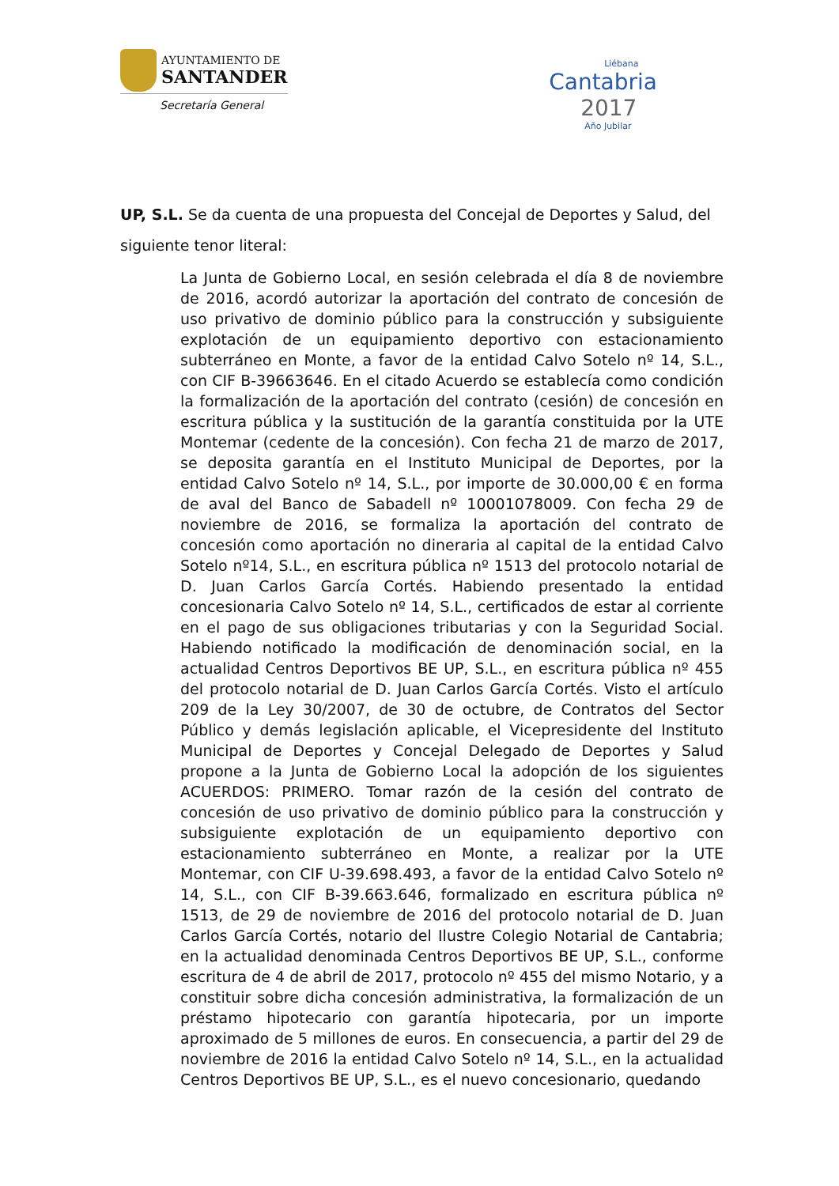AYUNTAMIENTO DE
SANTANDER
Secretaría General
Liébana
Cantabria
2017
Año Jubilar
UP, S.L. Se da cuenta de una propuesta del Concejal de Deportes y Salud, del siguiente tenor literal:
La Junta de Gobierno Local, en sesión celebrada el día 8 de noviembre de 2016, acordó autorizar la aportación del contrato de concesión de uso privativo de dominio público para la construcción y subsiguiente explotación de un equipamiento deportivo con estacionamiento subterráneo en Monte, a favor de la entidad Calvo Sotelo nº 14, S.L., con CIF B-39663646. En el citado Acuerdo se establecía como condición la formalización de la aportación del contrato (cesión) de concesión en escritura pública y la sustitución de la garantía constituida por la UTE Montemar (cedente de la concesión). Con fecha 21 de marzo de 2017, se deposita garantía en el Instituto Municipal de Deportes, por la entidad Calvo Sotelo nº 14, S.L., por importe de 30.000,00 € en forma de aval del Banco de Sabadell nº 10001078009. Con fecha 29 de noviembre de 2016, se formaliza la aportación del contrato de concesión como aportación no dineraria al capital de la entidad Calvo Sotelo nº14, S.L., en escritura pública nº 1513 del protocolo notarial de D. Juan Carlos García Cortés. Habiendo presentado la entidad concesionaria Calvo Sotelo nº 14, S.L., certificados de estar al corriente en el pago de sus obligaciones tributarias y con la Seguridad Social. Habiendo notificado la modificación de denominación social, en la actualidad Centros Deportivos BE UP, S.L., en escritura pública nº 455 del protocolo notarial de D. Juan Carlos García Cortés. Visto el artículo 209 de la Ley 30/2007, de 30 de octubre, de Contratos del Sector Público y demás legislación aplicable, el Vicepresidente del Instituto Municipal de Deportes y Concejal Delegado de Deportes y Salud propone a la Junta de Gobierno Local la adopción de los siguientes ACUERDOS: PRIMERO. Tomar razón de la cesión del contrato de concesión de uso privativo de dominio público para la construcción y subsiguiente explotación de un equipamiento deportivo con estacionamiento subterráneo en Monte, a realizar por la UTE Montemar, con CIF U-39.698.493, a favor de la entidad Calvo Sotelo nº 14, S.L., con CIF B-39.663.646, formalizado en escritura pública nº 1513, de 29 de noviembre de 2016 del protocolo notarial de D. Juan Carlos García Cortés, notario del Ilustre Colegio Notarial de Cantabria; en la actualidad denominada Centros Deportivos BE UP, S.L., conforme escritura de 4 de abril de 2017, protocolo nº 455 del mismo Notario, y a constituir sobre dicha concesión administrativa, la formalización de un préstamo hipotecario con garantía hipotecaria, por un importe aproximado de 5 millones de euros. En consecuencia, a partir del 29 de noviembre de 2016 la entidad Calvo Sotelo nº 14, S.L., en la actualidad Centros Deportivos BE UP, S.L., es el nuevo concesionario, quedando